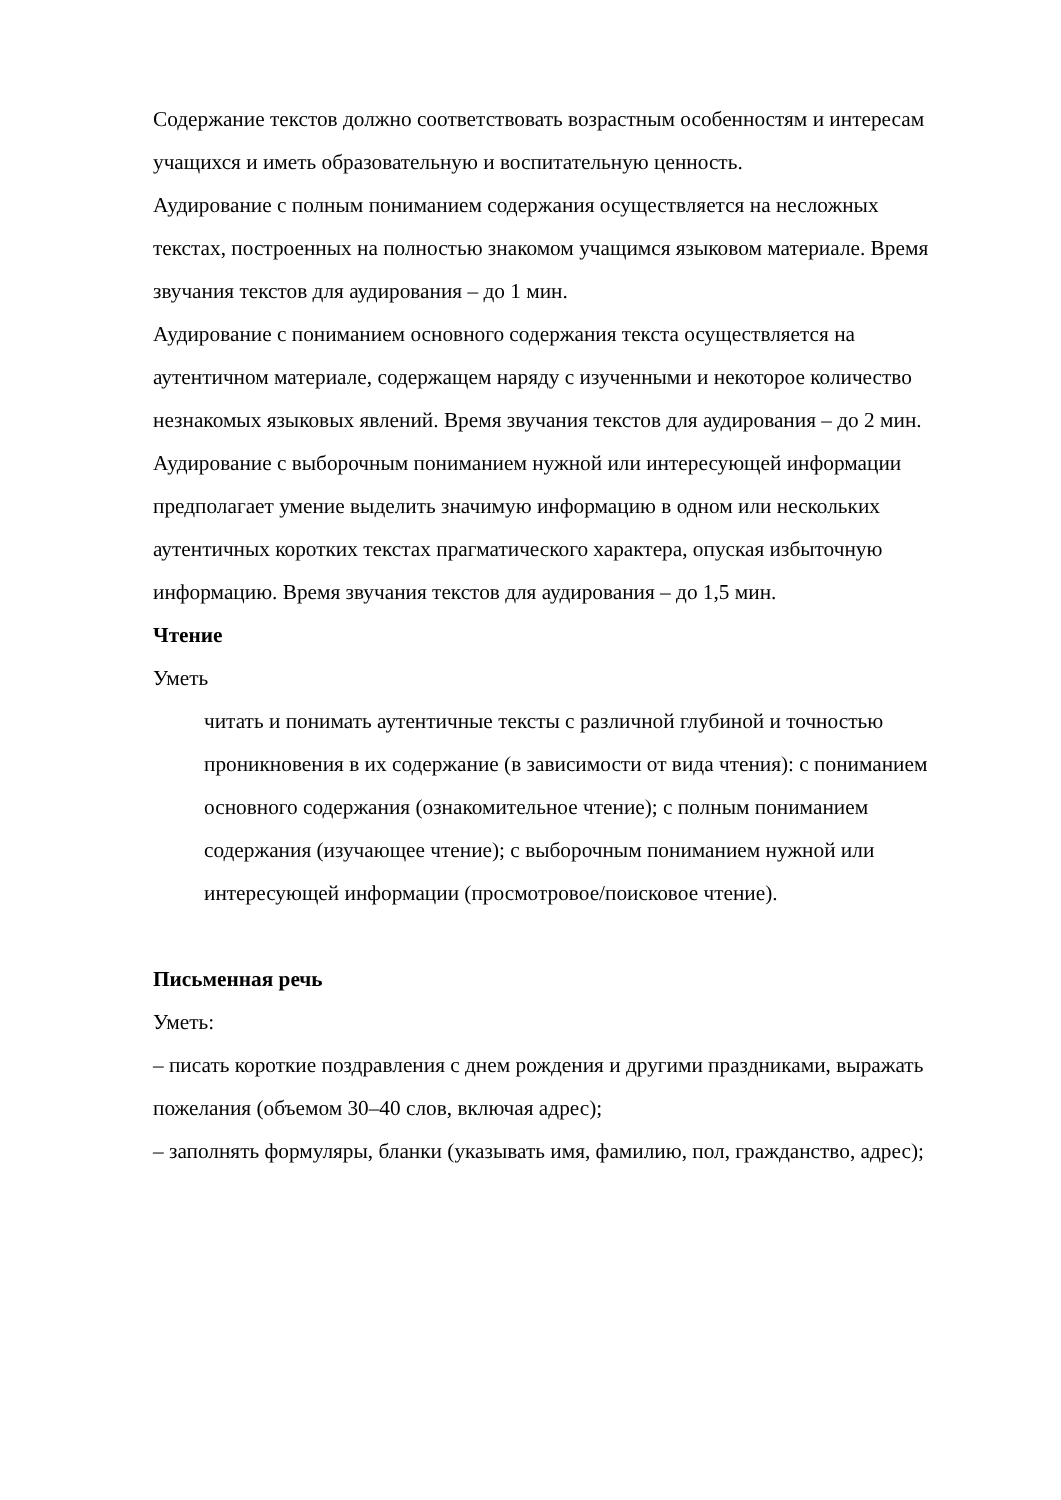Содержание текстов должно соответствовать возрастным особенностям и интересам учащихся и иметь образовательную и воспитательную ценность.
Аудирование с полным пониманием содержания осуществляется на несложных текстах, построенных на полностью знакомом учащимся языковом материале. Время звучания текстов для аудирования – до 1 мин.
Аудирование с пониманием основного содержания текста осуществляется на аутентичном материале, содержащем наряду с изученными и некоторое количество незнакомых языковых явлений. Время звучания текстов для аудирования – до 2 мин.
Аудирование с выборочным пониманием нужной или интересующей информации предполагает умение выделить значимую информацию в одном или нескольких аутентичных коротких текстах прагматического характера, опуская избыточную информацию. Время звучания текстов для аудирования – до 1,5 мин.
Чтение
Уметь
читать и понимать аутентичные тексты с различной глубиной и точностью проникновения в их содержание (в зависимости от вида чтения): с пониманием основного содержания (ознакомительное чтение); с полным пониманием содержания (изучающее чтение); с выборочным пониманием нужной или интересующей информации (просмотровое/поисковое чтение).
Письменная речь
Уметь:
– писать короткие поздравления с днем рождения и другими праздниками, выражать пожелания (объемом 30–40 слов, включая адрес);
– заполнять формуляры, бланки (указывать имя, фамилию, пол, гражданство, адрес);